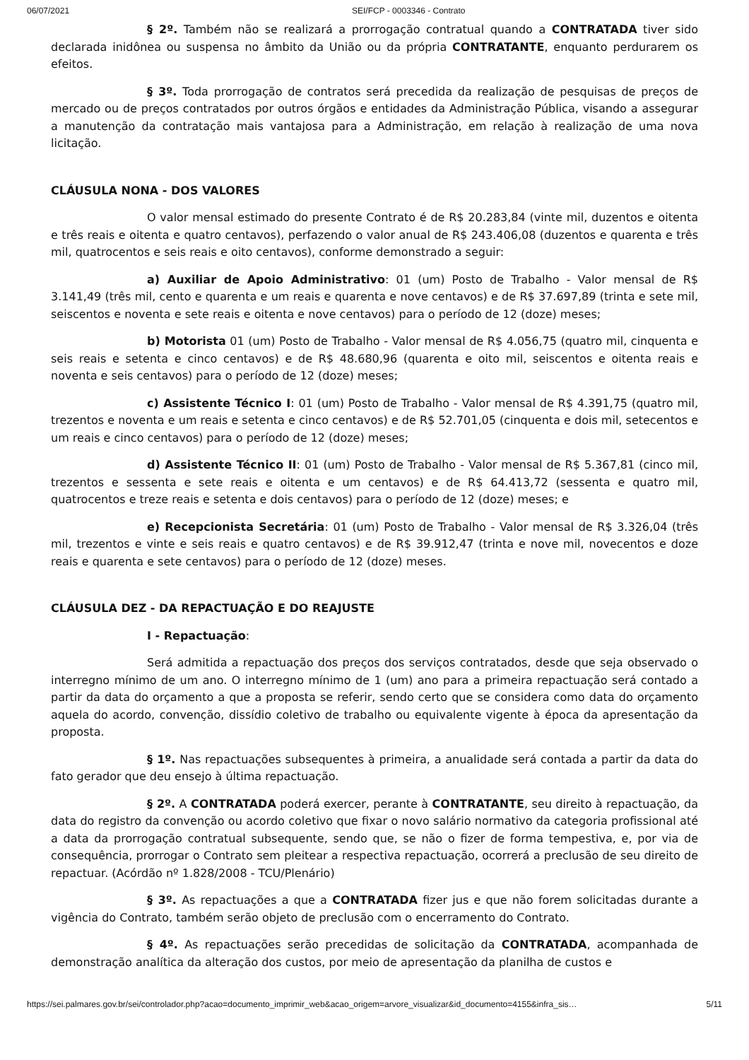06/07/2021 SEI/FCP - 0003346 - Contrato
§ 2º. Também não se realizará a prorrogação contratual quando a CONTRATADA tiver sido declarada inidônea ou suspensa no âmbito da União ou da própria CONTRATANTE, enquanto perdurarem os efeitos.
§ 3º. Toda prorrogação de contratos será precedida da realização de pesquisas de preços de mercado ou de preços contratados por outros órgãos e entidades da Administração Pública, visando a assegurar a manutenção da contratação mais vantajosa para a Administração, em relação à realização de uma nova licitação.
CLÁUSULA NONA - DOS VALORES
O valor mensal estimado do presente Contrato é de R$ 20.283,84 (vinte mil, duzentos e oitenta e três reais e oitenta e quatro centavos), perfazendo o valor anual de R$ 243.406,08 (duzentos e quarenta e três mil, quatrocentos e seis reais e oito centavos), conforme demonstrado a seguir:
a) Auxiliar de Apoio Administrativo: 01 (um) Posto de Trabalho - Valor mensal de R$ 3.141,49 (três mil, cento e quarenta e um reais e quarenta e nove centavos) e de R$ 37.697,89 (trinta e sete mil, seiscentos e noventa e sete reais e oitenta e nove centavos) para o período de 12 (doze) meses;
b) Motorista 01 (um) Posto de Trabalho - Valor mensal de R$ 4.056,75 (quatro mil, cinquenta e seis reais e setenta e cinco centavos) e de R$ 48.680,96 (quarenta e oito mil, seiscentos e oitenta reais e noventa e seis centavos) para o período de 12 (doze) meses;
c) Assistente Técnico I: 01 (um) Posto de Trabalho - Valor mensal de R$ 4.391,75 (quatro mil, trezentos e noventa e um reais e setenta e cinco centavos) e de R$ 52.701,05 (cinquenta e dois mil, setecentos e um reais e cinco centavos) para o período de 12 (doze) meses;
d) Assistente Técnico II: 01 (um) Posto de Trabalho - Valor mensal de R$ 5.367,81 (cinco mil, trezentos e sessenta e sete reais e oitenta e um centavos) e de R$ 64.413,72 (sessenta e quatro mil, quatrocentos e treze reais e setenta e dois centavos) para o período de 12 (doze) meses; e
e) Recepcionista Secretária: 01 (um) Posto de Trabalho - Valor mensal de R$ 3.326,04 (três mil, trezentos e vinte e seis reais e quatro centavos) e de R$ 39.912,47 (trinta e nove mil, novecentos e doze reais e quarenta e sete centavos) para o período de 12 (doze) meses.
CLÁUSULA DEZ - DA REPACTUAÇÃO E DO REAJUSTE
I - Repactuação:
Será admitida a repactuação dos preços dos serviços contratados, desde que seja observado o interregno mínimo de um ano. O interregno mínimo de 1 (um) ano para a primeira repactuação será contado a partir da data do orçamento a que a proposta se referir, sendo certo que se considera como data do orçamento aquela do acordo, convenção, dissídio coletivo de trabalho ou equivalente vigente à época da apresentação da proposta.
§ 1º. Nas repactuações subsequentes à primeira, a anualidade será contada a partir da data do fato gerador que deu ensejo à última repactuação.
§ 2º. A CONTRATADA poderá exercer, perante à CONTRATANTE, seu direito à repactuação, da data do registro da convenção ou acordo coletivo que fixar o novo salário normativo da categoria profissional até a data da prorrogação contratual subsequente, sendo que, se não o fizer de forma tempestiva, e, por via de consequência, prorrogar o Contrato sem pleitear a respectiva repactuação, ocorrerá a preclusão de seu direito de repactuar. (Acórdão nº 1.828/2008 - TCU/Plenário)
§ 3º. As repactuações a que a CONTRATADA fizer jus e que não forem solicitadas durante a vigência do Contrato, também serão objeto de preclusão com o encerramento do Contrato.
§ 4º. As repactuações serão precedidas de solicitação da CONTRATADA, acompanhada de demonstração analítica da alteração dos custos, por meio de apresentação da planilha de custos e
https://sei.palmares.gov.br/sei/controlador.php?acao=documento_imprimir_web&acao_origem=arvore_visualizar&id_documento=4155&infra_sis… 5/11